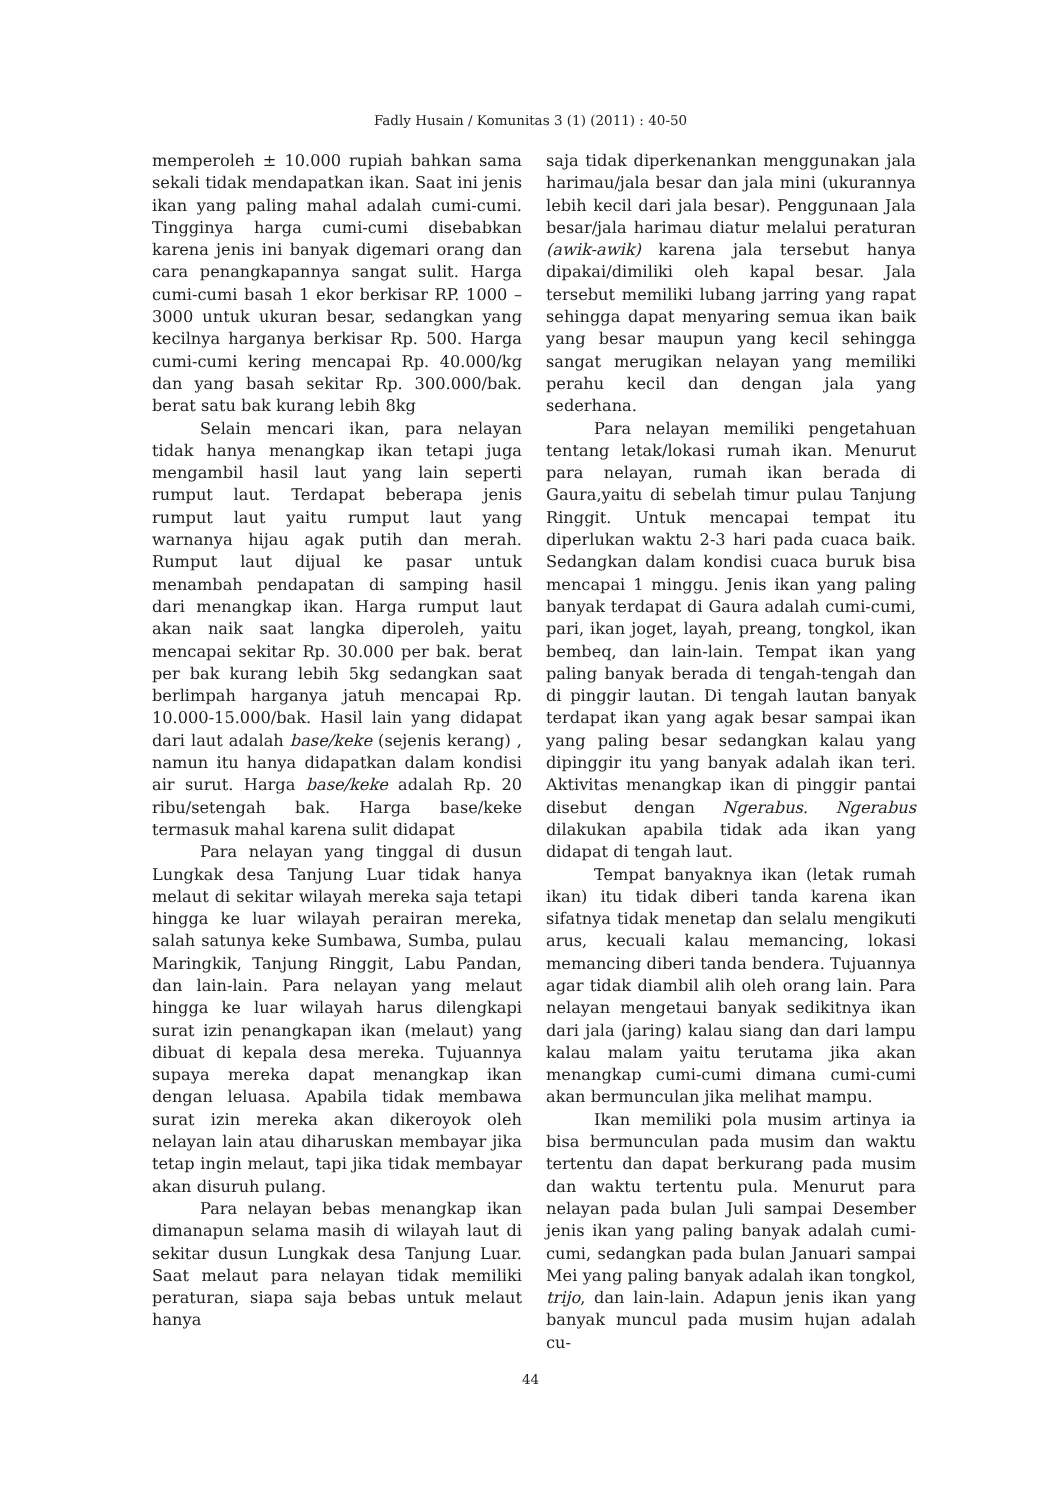Fadly Husain / Komunitas 3 (1) (2011) : 40-50
memperoleh ± 10.000 rupiah bahkan sama sekali tidak mendapatkan ikan. Saat ini jenis ikan yang paling mahal adalah cumi-cumi. Tingginya harga cumi-cumi disebabkan karena jenis ini banyak digemari orang dan cara penangkapannya sangat sulit. Harga cumi-cumi basah 1 ekor berkisar RP. 1000 – 3000 untuk ukuran besar, sedangkan yang kecilnya harganya berkisar Rp. 500. Harga cumi-cumi kering mencapai Rp. 40.000/kg dan yang basah sekitar Rp. 300.000/bak. berat satu bak kurang lebih 8kg
Selain mencari ikan, para nelayan tidak hanya menangkap ikan tetapi juga mengambil hasil laut yang lain seperti rumput laut. Terdapat beberapa jenis rumput laut yaitu rumput laut yang warnanya hijau agak putih dan merah. Rumput laut dijual ke pasar untuk menambah pendapatan di samping hasil dari menangkap ikan. Harga rumput laut akan naik saat langka diperoleh, yaitu mencapai sekitar Rp. 30.000 per bak. berat per bak kurang lebih 5kg sedangkan saat berlimpah harganya jatuh mencapai Rp. 10.000-15.000/bak. Hasil lain yang didapat dari laut adalah base/keke (sejenis kerang) , namun itu hanya didapatkan dalam kondisi air surut. Harga base/keke adalah Rp. 20 ribu/setengah bak. Harga base/keke termasuk mahal karena sulit didapat
Para nelayan yang tinggal di dusun Lungkak desa Tanjung Luar tidak hanya melaut di sekitar wilayah mereka saja tetapi hingga ke luar wilayah perairan mereka, salah satunya keke Sumbawa, Sumba, pulau Maringkik, Tanjung Ringgit, Labu Pandan, dan lain-lain. Para nelayan yang melaut hingga ke luar wilayah harus dilengkapi surat izin penangkapan ikan (melaut) yang dibuat di kepala desa mereka. Tujuannya supaya mereka dapat menangkap ikan dengan leluasa. Apabila tidak membawa surat izin mereka akan dikeroyok oleh nelayan lain atau diharuskan membayar jika tetap ingin melaut, tapi jika tidak membayar akan disuruh pulang.
Para nelayan bebas menangkap ikan dimanapun selama masih di wilayah laut di sekitar dusun Lungkak desa Tanjung Luar. Saat melaut para nelayan tidak memiliki peraturan, siapa saja bebas untuk melaut hanya
saja tidak diperkenankan menggunakan jala harimau/jala besar dan jala mini (ukurannya lebih kecil dari jala besar). Penggunaan Jala besar/jala harimau diatur melalui peraturan (awik-awik) karena jala tersebut hanya dipakai/dimiliki oleh kapal besar. Jala tersebut memiliki lubang jarring yang rapat sehingga dapat menyaring semua ikan baik yang besar maupun yang kecil sehingga sangat merugikan nelayan yang memiliki perahu kecil dan dengan jala yang sederhana.
Para nelayan memiliki pengetahuan tentang letak/lokasi rumah ikan. Menurut para nelayan, rumah ikan berada di Gaura,yaitu di sebelah timur pulau Tanjung Ringgit. Untuk mencapai tempat itu diperlukan waktu 2-3 hari pada cuaca baik. Sedangkan dalam kondisi cuaca buruk bisa mencapai 1 minggu. Jenis ikan yang paling banyak terdapat di Gaura adalah cumi-cumi, pari, ikan joget, layah, preang, tongkol, ikan bembeq, dan lain-lain. Tempat ikan yang paling banyak berada di tengah-tengah dan di pinggir lautan. Di tengah lautan banyak terdapat ikan yang agak besar sampai ikan yang paling besar sedangkan kalau yang dipinggir itu yang banyak adalah ikan teri. Aktivitas menangkap ikan di pinggir pantai disebut dengan Ngerabus. Ngerabus dilakukan apabila tidak ada ikan yang didapat di tengah laut.
Tempat banyaknya ikan (letak rumah ikan) itu tidak diberi tanda karena ikan sifatnya tidak menetap dan selalu mengikuti arus, kecuali kalau memancing, lokasi memancing diberi tanda bendera. Tujuannya agar tidak diambil alih oleh orang lain. Para nelayan mengetaui banyak sedikitnya ikan dari jala (jaring) kalau siang dan dari lampu kalau malam yaitu terutama jika akan menangkap cumi-cumi dimana cumi-cumi akan bermunculan jika melihat mampu.
Ikan memiliki pola musim artinya ia bisa bermunculan pada musim dan waktu tertentu dan dapat berkurang pada musim dan waktu tertentu pula. Menurut para nelayan pada bulan Juli sampai Desember jenis ikan yang paling banyak adalah cumi-cumi, sedangkan pada bulan Januari sampai Mei yang paling banyak adalah ikan tongkol, trijo, dan lain-lain. Adapun jenis ikan yang banyak muncul pada musim hujan adalah cu-
44